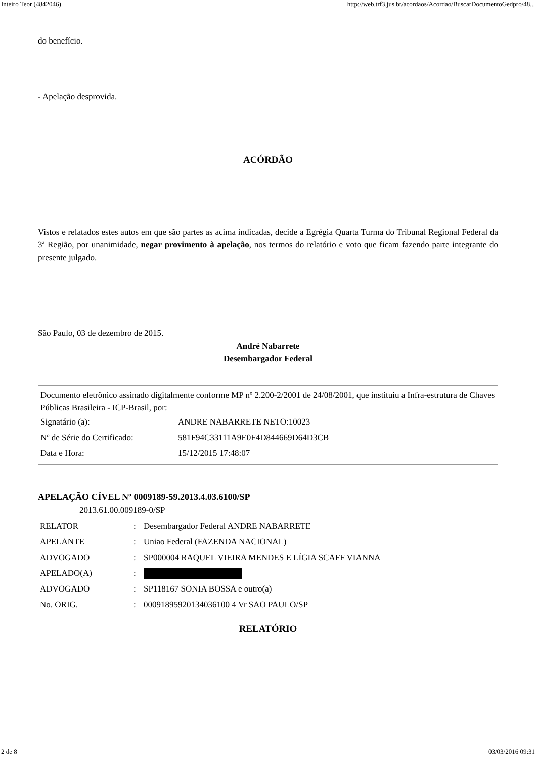Inteiro Teor (4842046) http://web.trf3.jus.br/acordaos/Acordao/BuscarDocumentoGedpro/48...
do benefício.
- Apelação desprovida.
ACÓRDÃO
Vistos e relatados estes autos em que são partes as acima indicadas, decide a Egrégia Quarta Turma do Tribunal Regional Federal da 3ª Região, por unanimidade, negar provimento à apelação, nos termos do relatório e voto que ficam fazendo parte integrante do presente julgado.
São Paulo, 03 de dezembro de 2015.
André Nabarrete
Desembargador Federal
Documento eletrônico assinado digitalmente conforme MP nº 2.200-2/2001 de 24/08/2001, que instituiu a Infra-estrutura de Chaves Públicas Brasileira - ICP-Brasil, por:
| Signatário (a): | ANDRE NABARRETE NETO:10023 |
| Nº de Série do Certificado: | 581F94C33111A9E0F4D844669D64D3CB |
| Data e Hora: | 15/12/2015 17:48:07 |
APELAÇÃO CÍVEL Nº 0009189-59.2013.4.03.6100/SP
2013.61.00.009189-0/SP
| RELATOR | : | Desembargador Federal ANDRE NABARRETE |
| APELANTE | : | Uniao Federal (FAZENDA NACIONAL) |
| ADVOGADO | : | SP000004 RAQUEL VIEIRA MENDES E LÍGIA SCAFF VIANNA |
| APELADO(A) | : | |
| ADVOGADO | : | SP118167 SONIA BOSSA e outro(a) |
| No. ORIG. | : | 00091895920134036100 4 Vr SAO PAULO/SP |
RELATÓRIO
2 de 8 03/03/2016 09:31